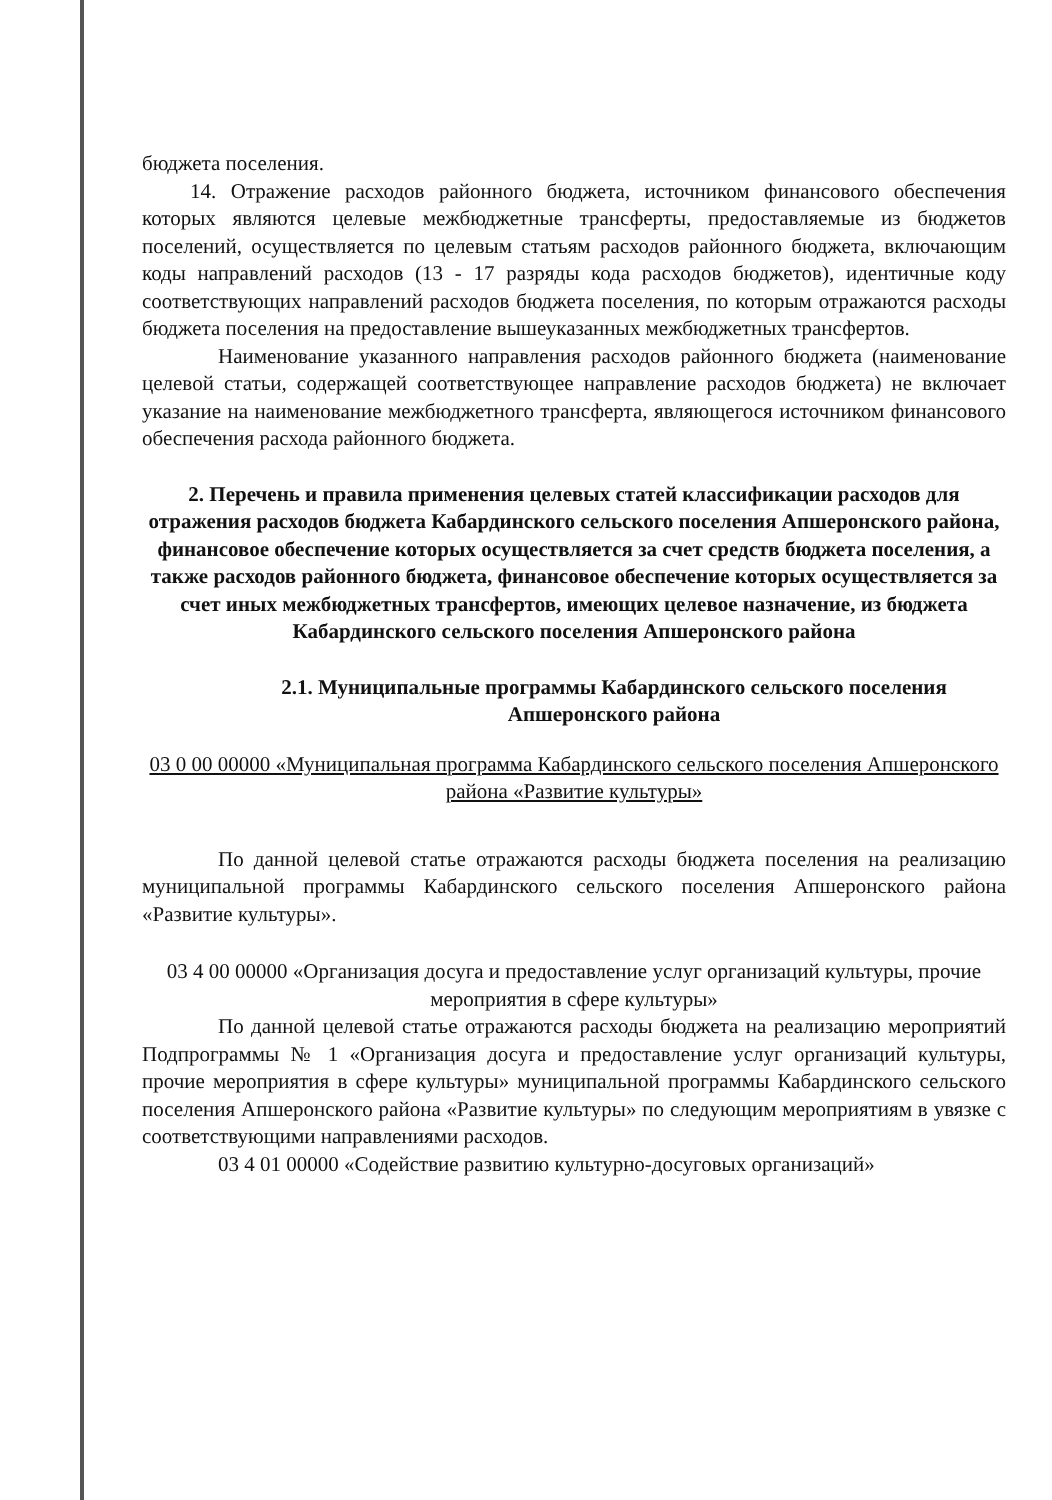бюджета поселения.
14. Отражение расходов районного бюджета, источником финансового обеспечения которых являются целевые межбюджетные трансферты, предоставляемые из бюджетов поселений, осуществляется по целевым статьям расходов районного бюджета, включающим коды направлений расходов (13 - 17 разряды кода расходов бюджетов), идентичные коду соответствующих направлений расходов бюджета поселения, по которым отражаются расходы бюджета поселения на предоставление вышеуказанных межбюджетных трансфертов.
Наименование указанного направления расходов районного бюджета (наименование целевой статьи, содержащей соответствующее направление расходов бюджета) не включает указание на наименование межбюджетного трансферта, являющегося источником финансового обеспечения расхода районного бюджета.
2. Перечень и правила применения целевых статей классификации расходов для отражения расходов бюджета Кабардинского сельского поселения Апшеронского района, финансовое обеспечение которых осуществляется за счет средств бюджета поселения, а также расходов районного бюджета, финансовое обеспечение которых осуществляется за счет иных межбюджетных трансфертов, имеющих целевое назначение, из бюджета Кабардинского сельского поселения Апшеронского района
2.1. Муниципальные программы Кабардинского сельского поселения Апшеронского района
03 0 00 00000 «Муниципальная программа Кабардинского сельского поселения Апшеронского района «Развитие культуры»
По данной целевой статье отражаются расходы бюджета поселения на реализацию муниципальной программы Кабардинского сельского поселения Апшеронского района «Развитие культуры».
03 4 00 00000 «Организация досуга и предоставление услуг организаций культуры, прочие мероприятия в сфере культуры»
По данной целевой статье отражаются расходы бюджета на реализацию мероприятий Подпрограммы № 1 «Организация досуга и предоставление услуг организаций культуры, прочие мероприятия в сфере культуры» муниципальной программы Кабардинского сельского поселения Апшеронского района «Развитие культуры» по следующим мероприятиям в увязке с соответствующими направлениями расходов.
03 4 01 00000 «Содействие развитию культурно-досуговых организаций»